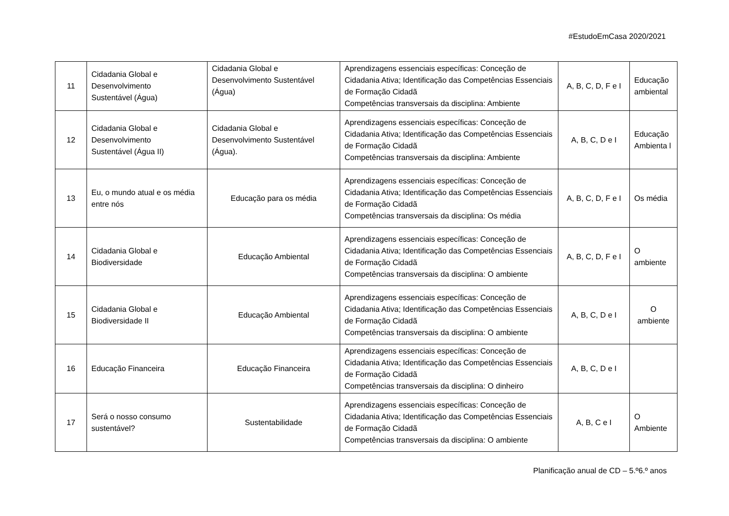#EstudoEmCasa 2020/2021
| 11 | Cidadania Global e Desenvolvimento Sustentável (Água) | Cidadania Global e Desenvolvimento Sustentável (Água) | Aprendizagens essenciais específicas: Conceção de Cidadania Ativa; Identificação das Competências Essenciais de Formação Cidadã Competências transversais da disciplina: Ambiente | A, B, C, D, F e I | Educação ambiental |
| 12 | Cidadania Global e Desenvolvimento Sustentável (Água II) | Cidadania Global e Desenvolvimento Sustentável (Água). | Aprendizagens essenciais específicas: Conceção de Cidadania Ativa; Identificação das Competências Essenciais de Formação Cidadã Competências transversais da disciplina: Ambiente | A, B, C, D e I | Educação Ambienta l |
| 13 | Eu, o mundo atual e os média entre nós | Educação para os média | Aprendizagens essenciais específicas: Conceção de Cidadania Ativa; Identificação das Competências Essenciais de Formação Cidadã Competências transversais da disciplina: Os média | A, B, C, D, F e I | Os média |
| 14 | Cidadania Global e Biodiversidade | Educação Ambiental | Aprendizagens essenciais específicas: Conceção de Cidadania Ativa; Identificação das Competências Essenciais de Formação Cidadã Competências transversais da disciplina: O ambiente | A, B, C, D, F e I | O ambiente |
| 15 | Cidadania Global e Biodiversidade II | Educação Ambiental | Aprendizagens essenciais específicas: Conceção de Cidadania Ativa; Identificação das Competências Essenciais de Formação Cidadã Competências transversais da disciplina: O ambiente | A, B, C, D e I | O ambiente |
| 16 | Educação Financeira | Educação Financeira | Aprendizagens essenciais específicas: Conceção de Cidadania Ativa; Identificação das Competências Essenciais de Formação Cidadã Competências transversais da disciplina: O dinheiro | A, B, C, D e I | |
| 17 | Será o nosso consumo sustentável? | Sustentabilidade | Aprendizagens essenciais específicas: Conceção de Cidadania Ativa; Identificação das Competências Essenciais de Formação Cidadã Competências transversais da disciplina: O ambiente | A, B, C e I | O Ambiente |
Planificação anual de CD – 5.º6.º anos